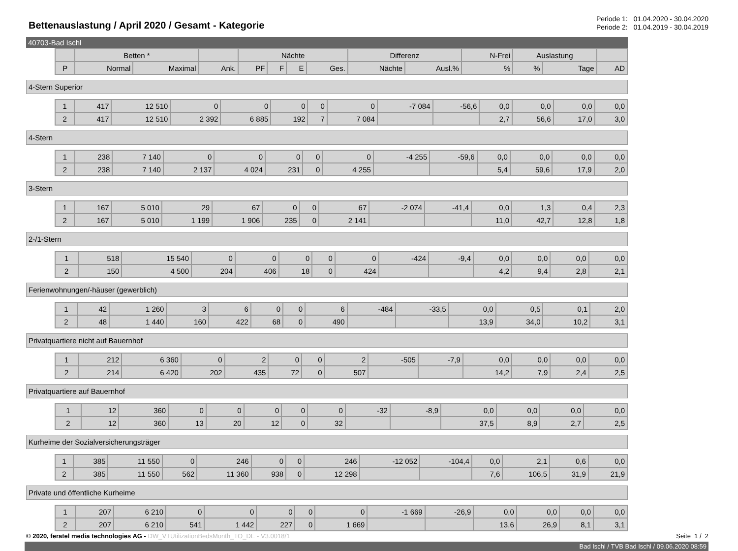Bettenauslastung / April 2020 / Gesamt - Kategorie
Periode 1: 01.04.2020 - 30.04.2020
Periode 2: 01.04.2019 - 30.04.2019
40703-Bad Ischl
| | Betten * | | | Nächte | | | | Differenz | | N-Frei | Auslastung | | |
| --- | --- | --- | --- | --- | --- | --- | --- | --- | --- | --- | --- | --- | --- |
| P | Normal | Maximal | Ank. | PF | F | E | Ges. | Nächte | Ausl.% | % | % | Tage | AD |
4-Stern Superior
| 1 | 417 | 12 510 | 0 | 0 | 0 | 0 | 0 | -7 084 | -56,6 | 0,0 | 0,0 | 0,0 | 0,0 |
| 2 | 417 | 12 510 | 2 392 | 6 885 | 192 | 7 | 7 084 | | | 2,7 | 56,6 | 17,0 | 3,0 |
4-Stern
| 1 | 238 | 7 140 | 0 | 0 | 0 | 0 | 0 | -4 255 | -59,6 | 0,0 | 0,0 | 0,0 | 0,0 |
| 2 | 238 | 7 140 | 2 137 | 4 024 | 231 | 0 | 4 255 | | | 5,4 | 59,6 | 17,9 | 2,0 |
3-Stern
| 1 | 167 | 5 010 | 29 | 67 | 0 | 0 | 67 | -2 074 | -41,4 | 0,0 | 1,3 | 0,4 | 2,3 |
| 2 | 167 | 5 010 | 1 199 | 1 906 | 235 | 0 | 2 141 | | | 11,0 | 42,7 | 12,8 | 1,8 |
2-/1-Stern
| 1 | 518 | 15 540 | 0 | 0 | 0 | 0 | 0 | -424 | -9,4 | 0,0 | 0,0 | 0,0 | 0,0 |
| 2 | 150 | 4 500 | 204 | 406 | 18 | 0 | 424 | | | 4,2 | 9,4 | 2,8 | 2,1 |
Ferienwohnungen/-häuser (gewerblich)
| 1 | 42 | 1 260 | 3 | 6 | 0 | 0 | 6 | -484 | -33,5 | 0,0 | 0,5 | 0,1 | 2,0 |
| 2 | 48 | 1 440 | 160 | 422 | 68 | 0 | 490 | | | 13,9 | 34,0 | 10,2 | 3,1 |
Privatquartiere nicht auf Bauernhof
| 1 | 212 | 6 360 | 0 | 2 | 0 | 0 | 2 | -505 | -7,9 | 0,0 | 0,0 | 0,0 | 0,0 |
| 2 | 214 | 6 420 | 202 | 435 | 72 | 0 | 507 | | | 14,2 | 7,9 | 2,4 | 2,5 |
Privatquartiere auf Bauernhof
| 1 | 12 | 360 | 0 | 0 | 0 | 0 | 0 | -32 | -8,9 | 0,0 | 0,0 | 0,0 | 0,0 |
| 2 | 12 | 360 | 13 | 20 | 12 | 0 | 32 | | | 37,5 | 8,9 | 2,7 | 2,5 |
Kurheime der Sozialversicherungsträger
| 1 | 385 | 11 550 | 0 | 246 | 0 | 0 | 246 | -12 052 | -104,4 | 0,0 | 2,1 | 0,6 | 0,0 |
| 2 | 385 | 11 550 | 562 | 11 360 | 938 | 0 | 12 298 | | | 7,6 | 106,5 | 31,9 | 21,9 |
Private und öffentliche Kurheime
| 1 | 207 | 6 210 | 0 | 0 | 0 | 0 | 0 | -1 669 | -26,9 | 0,0 | 0,0 | 0,0 | 0,0 |
| 2 | 207 | 6 210 | 541 | 1 442 | 227 | 0 | 1 669 | | | 13,6 | 26,9 | 8,1 | 3,1 |
© 2020, feratel media technologies AG - DW_VTUtilizationBedsMonth_TO_DE - V3.0018/1
Seite 1 / 2
Bad Ischl / TVB Bad Ischl / 09.06.2020 08:59